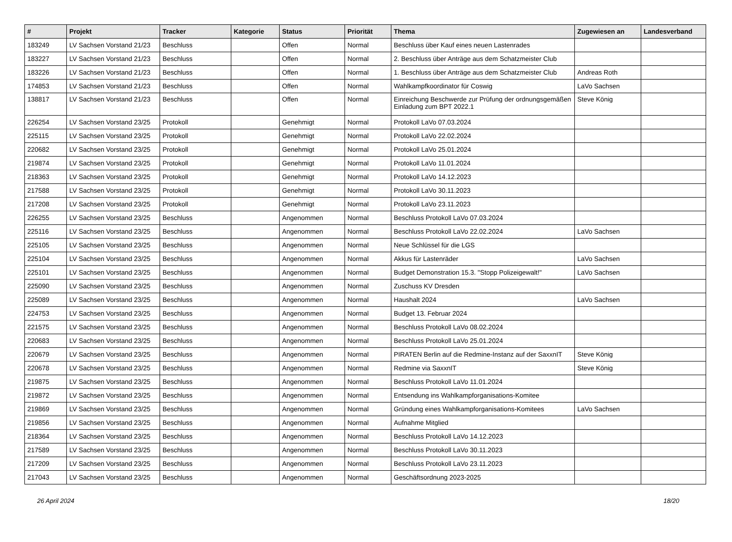| # | Projekt | Tracker | Kategorie | Status | Priorität | Thema | Zugewiesen an | Landesverband |
| --- | --- | --- | --- | --- | --- | --- | --- | --- |
| 183249 | LV Sachsen Vorstand 21/23 | Beschluss | | Offen | Normal | Beschluss über Kauf eines neuen Lastenrades | | |
| 183227 | LV Sachsen Vorstand 21/23 | Beschluss | | Offen | Normal | 2. Beschluss über Anträge aus dem Schatzmeister Club | | |
| 183226 | LV Sachsen Vorstand 21/23 | Beschluss | | Offen | Normal | 1. Beschluss über Anträge aus dem Schatzmeister Club | Andreas Roth | |
| 174853 | LV Sachsen Vorstand 21/23 | Beschluss | | Offen | Normal | Wahlkampfkoordinator für Coswig | LaVo Sachsen | |
| 138817 | LV Sachsen Vorstand 21/23 | Beschluss | | Offen | Normal | Einreichung Beschwerde zur Prüfung der ordnungsgemäßen Einladung zum BPT 2022.1 | Steve König | |
| 226254 | LV Sachsen Vorstand 23/25 | Protokoll | | Genehmigt | Normal | Protokoll LaVo 07.03.2024 | | |
| 225115 | LV Sachsen Vorstand 23/25 | Protokoll | | Genehmigt | Normal | Protokoll LaVo 22.02.2024 | | |
| 220682 | LV Sachsen Vorstand 23/25 | Protokoll | | Genehmigt | Normal | Protokoll LaVo 25.01.2024 | | |
| 219874 | LV Sachsen Vorstand 23/25 | Protokoll | | Genehmigt | Normal | Protokoll LaVo 11.01.2024 | | |
| 218363 | LV Sachsen Vorstand 23/25 | Protokoll | | Genehmigt | Normal | Protokoll LaVo 14.12.2023 | | |
| 217588 | LV Sachsen Vorstand 23/25 | Protokoll | | Genehmigt | Normal | Protokoll LaVo 30.11.2023 | | |
| 217208 | LV Sachsen Vorstand 23/25 | Protokoll | | Genehmigt | Normal | Protokoll LaVo 23.11.2023 | | |
| 226255 | LV Sachsen Vorstand 23/25 | Beschluss | | Angenommen | Normal | Beschluss Protokoll LaVo 07.03.2024 | | |
| 225116 | LV Sachsen Vorstand 23/25 | Beschluss | | Angenommen | Normal | Beschluss Protokoll LaVo 22.02.2024 | LaVo Sachsen | |
| 225105 | LV Sachsen Vorstand 23/25 | Beschluss | | Angenommen | Normal | Neue Schlüssel für die LGS | | |
| 225104 | LV Sachsen Vorstand 23/25 | Beschluss | | Angenommen | Normal | Akkus für Lastenräder | LaVo Sachsen | |
| 225101 | LV Sachsen Vorstand 23/25 | Beschluss | | Angenommen | Normal | Budget Demonstration 15.3. "Stopp Polizeigewalt!" | LaVo Sachsen | |
| 225090 | LV Sachsen Vorstand 23/25 | Beschluss | | Angenommen | Normal | Zuschuss KV Dresden | | |
| 225089 | LV Sachsen Vorstand 23/25 | Beschluss | | Angenommen | Normal | Haushalt 2024 | LaVo Sachsen | |
| 224753 | LV Sachsen Vorstand 23/25 | Beschluss | | Angenommen | Normal | Budget 13. Februar 2024 | | |
| 221575 | LV Sachsen Vorstand 23/25 | Beschluss | | Angenommen | Normal | Beschluss Protokoll LaVo 08.02.2024 | | |
| 220683 | LV Sachsen Vorstand 23/25 | Beschluss | | Angenommen | Normal | Beschluss Protokoll LaVo 25.01.2024 | | |
| 220679 | LV Sachsen Vorstand 23/25 | Beschluss | | Angenommen | Normal | PIRATEN Berlin auf die Redmine-Instanz auf der SaxxnIT | Steve König | |
| 220678 | LV Sachsen Vorstand 23/25 | Beschluss | | Angenommen | Normal | Redmine via SaxxnIT | Steve König | |
| 219875 | LV Sachsen Vorstand 23/25 | Beschluss | | Angenommen | Normal | Beschluss Protokoll LaVo 11.01.2024 | | |
| 219872 | LV Sachsen Vorstand 23/25 | Beschluss | | Angenommen | Normal | Entsendung ins Wahlkampforganisations-Komitee | | |
| 219869 | LV Sachsen Vorstand 23/25 | Beschluss | | Angenommen | Normal | Gründung eines Wahlkampforganisations-Komitees | LaVo Sachsen | |
| 219856 | LV Sachsen Vorstand 23/25 | Beschluss | | Angenommen | Normal | Aufnahme Mitglied | | |
| 218364 | LV Sachsen Vorstand 23/25 | Beschluss | | Angenommen | Normal | Beschluss Protokoll LaVo 14.12.2023 | | |
| 217589 | LV Sachsen Vorstand 23/25 | Beschluss | | Angenommen | Normal | Beschluss Protokoll LaVo 30.11.2023 | | |
| 217209 | LV Sachsen Vorstand 23/25 | Beschluss | | Angenommen | Normal | Beschluss Protokoll LaVo 23.11.2023 | | |
| 217043 | LV Sachsen Vorstand 23/25 | Beschluss | | Angenommen | Normal | Geschäftsordnung 2023-2025 | | |
26 April 2024 18/20